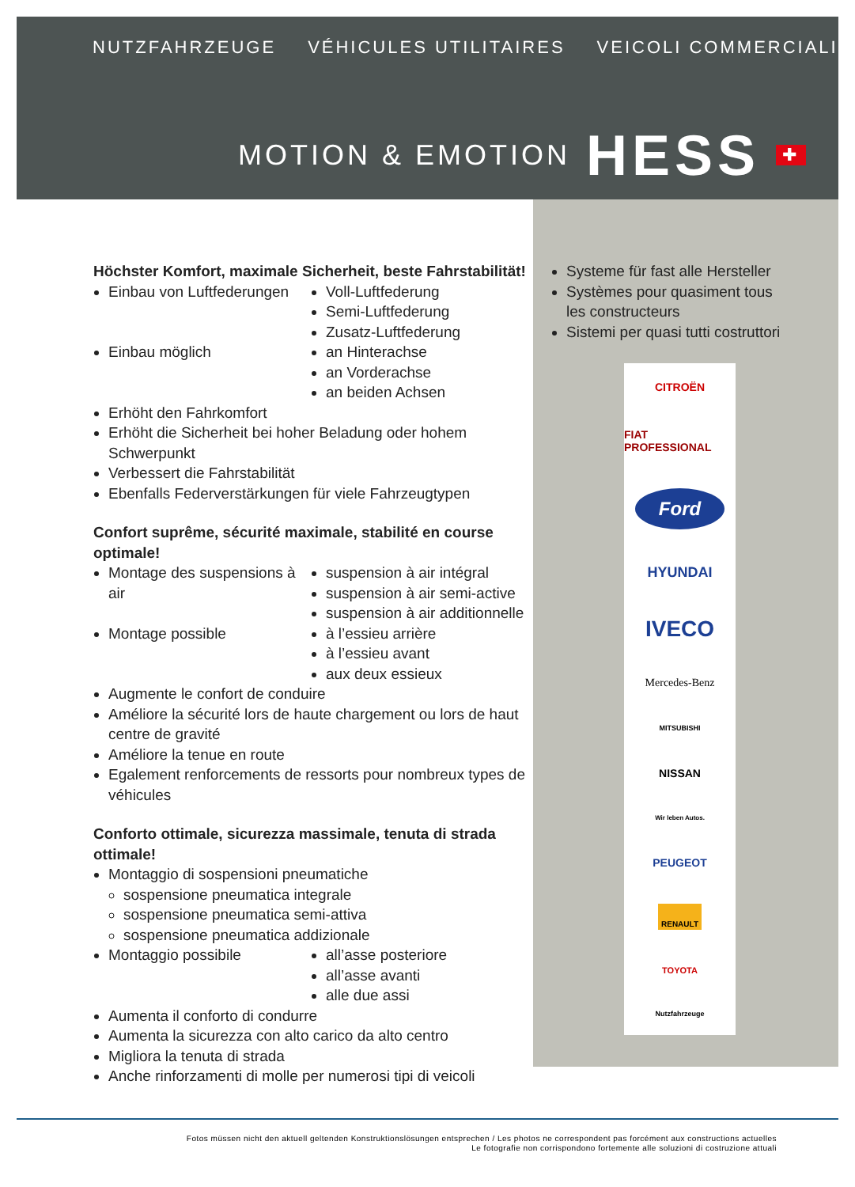NUTZFAHRZEUGE VÉHICULES UTILITAIRES VEICOLI COMMERCIALI
MOTION & EMOTION HESS ✚
Höchster Komfort, maximale Sicherheit, beste Fahrstabilität!
Einbau von Luftfederungen Voll-Luftfederung
Semi-Luftfederung
Zusatz-Luftfederung
Einbau möglich an Hinterachse
an Vorderachse
an beiden Achsen
Erhöht den Fahrkomfort
Erhöht die Sicherheit bei hoher Beladung oder hohem Schwerpunkt
Verbessert die Fahrstabilität
Ebenfalls Federverstärkungen für viele Fahrzeugtypen
Confort suprême, sécurité maximale, stabilité en course optimale!
Montage des suspensions à air
suspension à air intégral
suspension à air semi-active
suspension à air additionnelle
Montage possible à l’essieu arrière
à l’essieu avant
aux deux essieux
Augmente le confort de conduire
Améliore la sécurité lors de haute chargement ou lors de haut centre de gravité
Améliore la tenue en route
Egalement renforcements de ressorts pour nombreux types de véhicules
Conforto ottimale, sicurezza massimale, tenuta di strada ottimale!
Montaggio di sospensioni pneumatiche
sospensione pneumatica integrale
sospensione pneumatica semi-attiva
sospensione pneumatica addizionale
Montaggio possibile all’asse posteriore
all’asse avanti
alle due assi
Aumenta il conforto di condurre
Aumenta la sicurezza con alto carico da alto centro
Migliora la tenuta di strada
Anche rinforzamenti di molle per numerosi tipi di veicoli
Systeme für fast alle Hersteller
Systèmes pour quasiment tous les constructeurs
Sistemi per quasi tutti costruttori
CITROËN
FIAT PROFESSIONAL
Ford
HYUNDAI
IVECO
Mercedes-Benz
MITSUBISHI
NISSAN
Wir leben Autos.
PEUGEOT
RENAULT
TOYOTA
Nutzfahrzeuge
Fotos müssen nicht den aktuell geltenden Konstruktionslösungen entsprechen / Les photos ne correspondent pas forcément aux constructions actuelles
Le fotografie non corrispondono fortemente alle soluzioni di costruzione attuali